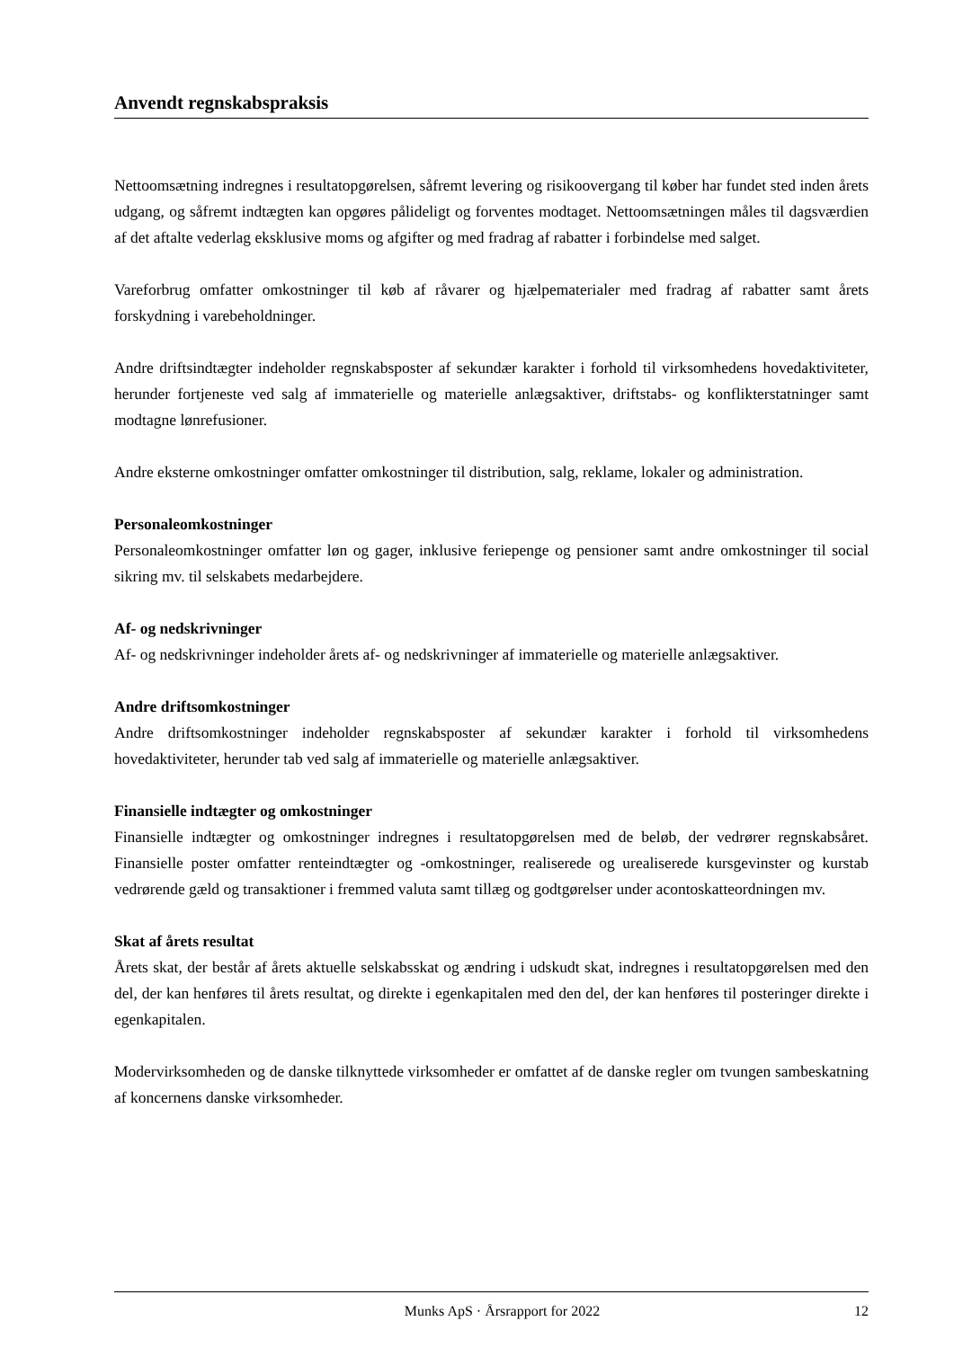Anvendt regnskabspraksis
Nettoomsætning indregnes i resultatopgørelsen, såfremt levering og risikoovergang til køber har fundet sted inden årets udgang, og såfremt indtægten kan opgøres pålideligt og forventes modtaget. Nettoomsætningen måles til dagsværdien af det aftalte vederlag eksklusive moms og afgifter og med fradrag af rabatter i forbindelse med salget.
Vareforbrug omfatter omkostninger til køb af råvarer og hjælpematerialer med fradrag af rabatter samt årets forskydning i varebeholdninger.
Andre driftsindtægter indeholder regnskabsposter af sekundær karakter i forhold til virksomhedens hovedaktiviteter, herunder fortjeneste ved salg af immaterielle og materielle anlægsaktiver, driftstabs- og konflikterstatninger samt modtagne lønrefusioner.
Andre eksterne omkostninger omfatter omkostninger til distribution, salg, reklame, lokaler og administration.
Personaleomkostninger
Personaleomkostninger omfatter løn og gager, inklusive feriepenge og pensioner samt andre omkostninger til social sikring mv. til selskabets medarbejdere.
Af- og nedskrivninger
Af- og nedskrivninger indeholder årets af- og nedskrivninger af immaterielle og materielle anlægsaktiver.
Andre driftsomkostninger
Andre driftsomkostninger indeholder regnskabsposter af sekundær karakter i forhold til virksomhedens hovedaktiviteter, herunder tab ved salg af immaterielle og materielle anlægsaktiver.
Finansielle indtægter og omkostninger
Finansielle indtægter og omkostninger indregnes i resultatopgørelsen med de beløb, der vedrører regnskabsåret. Finansielle poster omfatter renteindtægter og -omkostninger, realiserede og urealiserede kursgevinster og kurstab vedrørende gæld og transaktioner i fremmed valuta samt tillæg og godtgørelser under acontoskatteordningen mv.
Skat af årets resultat
Årets skat, der består af årets aktuelle selskabsskat og ændring i udskudt skat, indregnes i resultatopgørelsen med den del, der kan henføres til årets resultat, og direkte i egenkapitalen med den del, der kan henføres til posteringer direkte i egenkapitalen.
Modervirksomheden og de danske tilknyttede virksomheder er omfattet af de danske regler om tvungen sambeskatning af koncernens danske virksomheder.
Munks ApS · Årsrapport for 2022 12